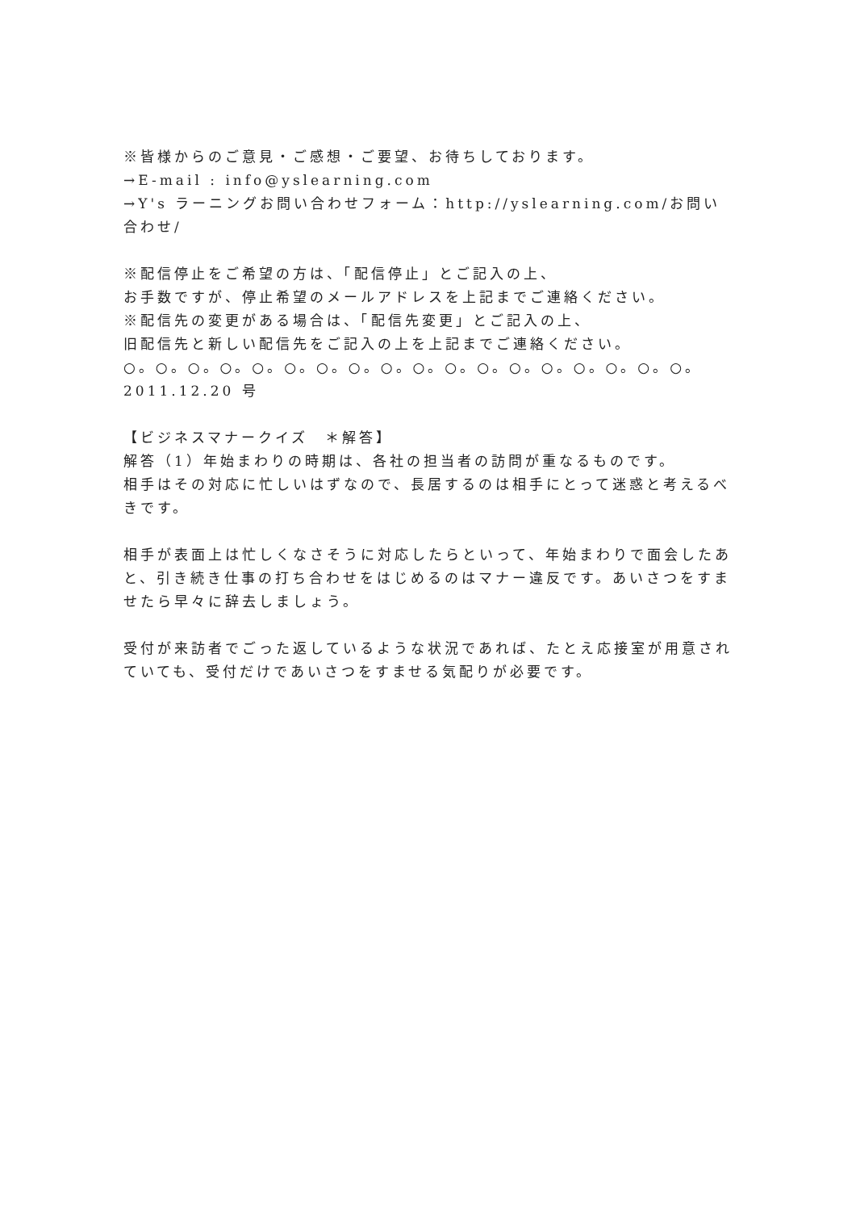※皆様からのご意見・ご感想・ご要望、お待ちしております。
→E-mail : info@yslearning.com
→Y's ラーニングお問い合わせフォーム：http://yslearning.com/お問い合わせ/
※配信停止をご希望の方は、「配信停止」とご記入の上、
お手数ですが、停止希望のメールアドレスを上記までご連絡ください。
※配信先の変更がある場合は、「配信先変更」とご記入の上、
旧配信先と新しい配信先をご記入の上を上記までご連絡ください。
○。○。○。○。○。○。○。○。○。○。○。○。○。○。○。○。○。○。
2011.12.20 号
【ビジネスマナークイズ　＊解答】
解答（1）年始まわりの時期は、各社の担当者の訪問が重なるものです。
相手はその対応に忙しいはずなので、長居するのは相手にとって迷惑と考えるべきです。
相手が表面上は忙しくなさそうに対応したらといって、年始まわりで面会したあと、引き続き仕事の打ち合わせをはじめるのはマナー違反です。あいさつをすませたら早々に辞去しましょう。
受付が来訪者でごった返しているような状況であれば、たとえ応接室が用意されていても、受付だけであいさつをすませる気配りが必要です。